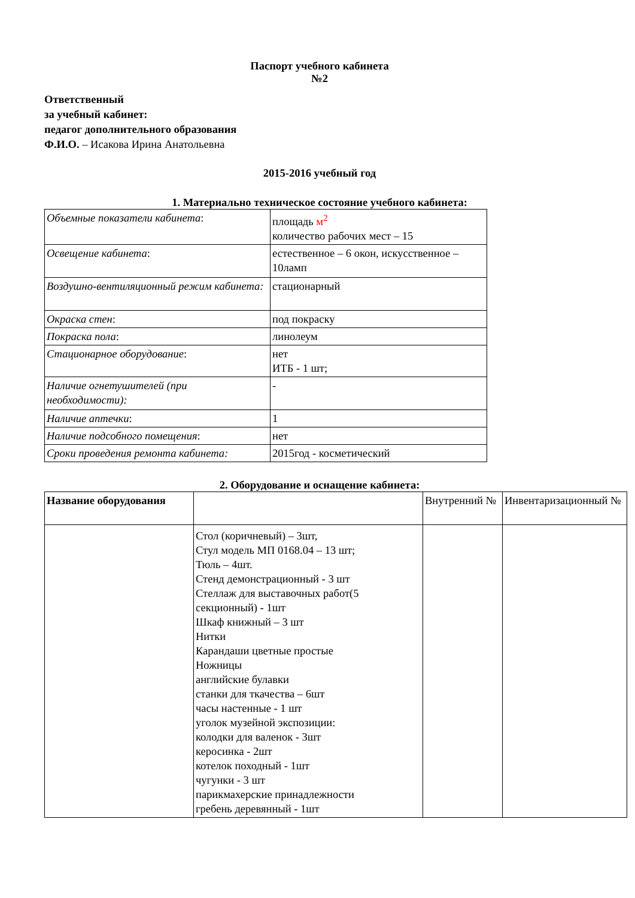Паспорт учебного кабинета
№2
Ответственный
за учебный кабинет:
педагог дополнительного образования
Ф.И.О. – Исакова Ирина Анатольевна
2015-2016 учебный год
1. Материально техническое состояние учебного кабинета:
| Объемные показатели кабинета : | площадь м<sup>2</sup> количество рабочих мест – 15 |
| Освещение кабинета : | естественное – 6 окон, искусственное – 10ламп |
| Воздушно-вентиляционный режим кабинета: | стационарный |
| Окраска стен : | под покраску |
| Покраска пола : | линолеум |
| Стационарное оборудование : | нет ИТБ - 1 шт; |
| Наличие огнетушителей (при необходимости): | - |
| Наличие аптечки : | 1 |
| Наличие подсобного помещения : | нет |
| Сроки проведения ремонта кабинета: | 2015год - косметический |
2. Оборудование и оснащение кабинета:
| Название оборудования | | Внутренний № | Инвентаризационный № |
| | Стол (коричневый) – 3шт, Стул модель МП 0168.04 – 13 шт; Тюль – 4шт. Стенд демонстрационный - 3 шт Стеллаж для выставочных работ(5 секционный) - 1шт Шкаф книжный – 3 шт Нитки Карандаши цветные простые Ножницы английские булавки станки для ткачества – 6шт часы настенные - 1 шт уголок музейной экспозиции: колодки для валенок - 3шт керосинка - 2шт котелок походный - 1шт чугунки - 3 шт парикмахерские принадлежности гребень деревянный - 1шт | | |